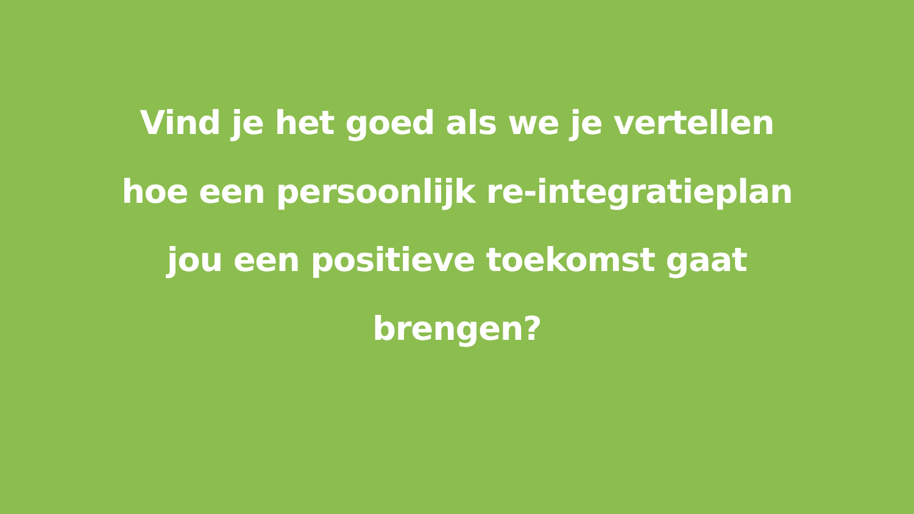Vind je het goed als we je vertellen
hoe een persoonlijk re-integratieplan
jou een positieve toekomst gaat
brengen?